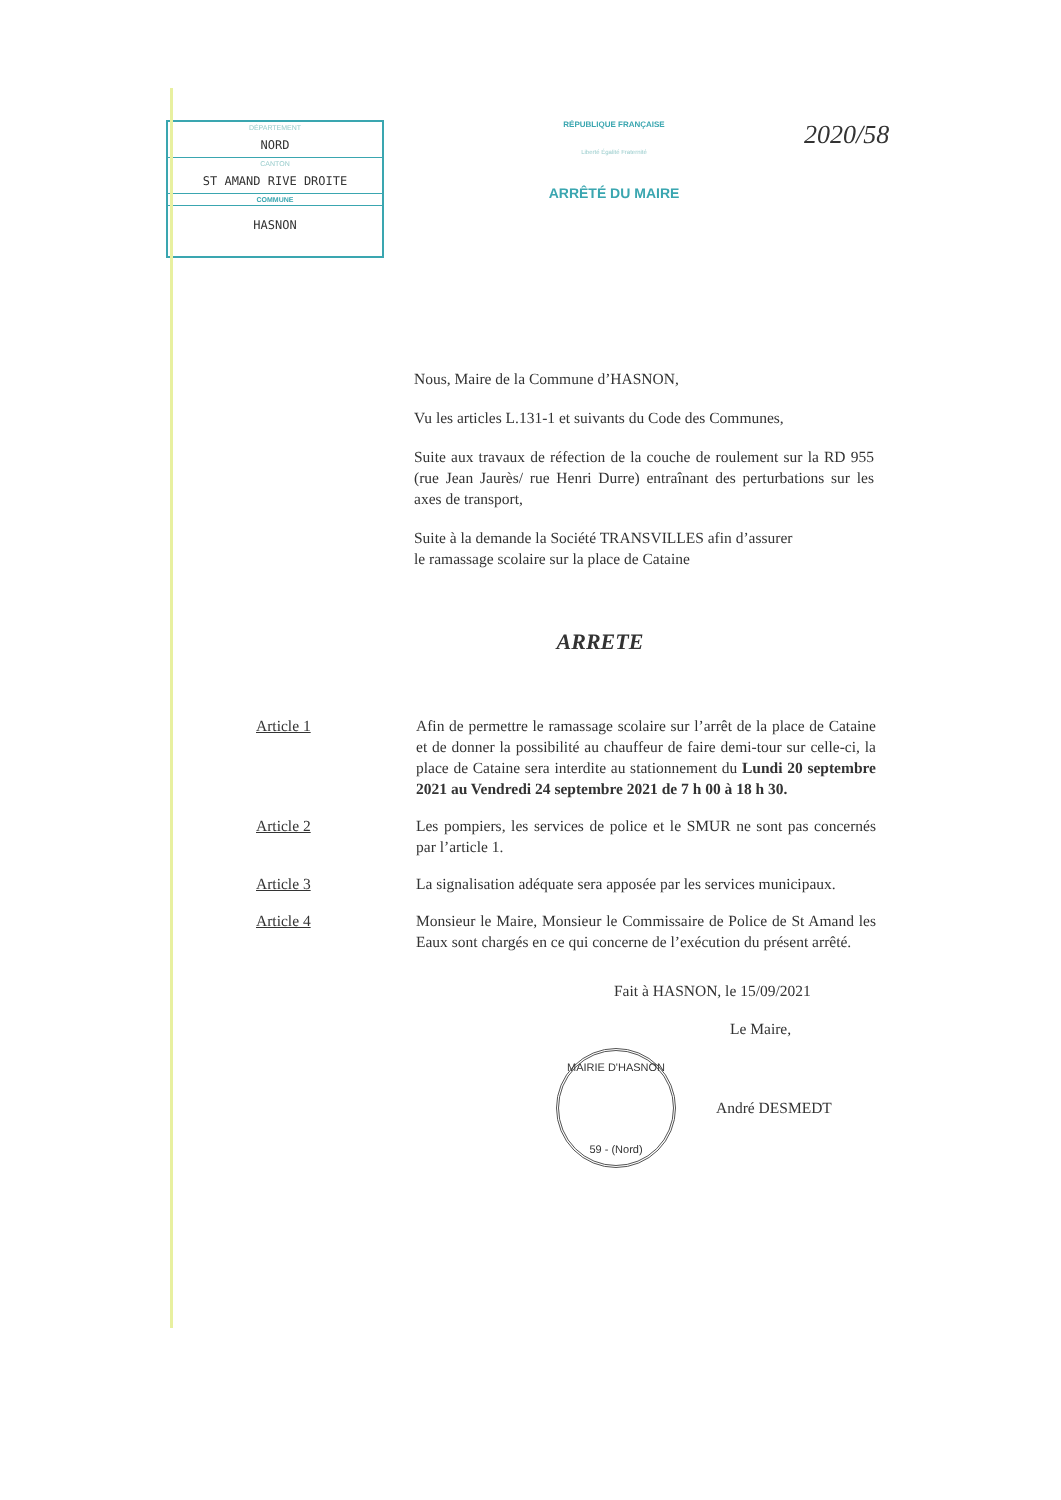DÉPARTEMENT
NORD
CANTON
ST AMAND RIVE DROITE
COMMUNE
HASNON
RÉPUBLIQUE FRANÇAISE
Liberté Égalité Fraternité
ARRÊTÉ DU MAIRE
2020/58
Nous, Maire de la Commune d’HASNON,
Vu les articles L.131-1 et suivants du Code des Communes,
Suite aux travaux de réfection de la couche de roulement sur la RD 955 (rue Jean Jaurès/ rue Henri Durre) entraînant des perturbations sur les axes de transport,
Suite à la demande la Société TRANSVILLES afin d’assurer
le ramassage scolaire sur la place de Cataine
ARRETE
Article 1 Afin de permettre le ramassage scolaire sur l’arrêt de la place de Cataine et de donner la possibilité au chauffeur de faire demi-tour sur celle-ci, la place de Cataine sera interdite au stationnement du Lundi 20 septembre 2021 au Vendredi 24 septembre 2021 de 7 h 00 à 18 h 30.
Article 2 Les pompiers, les services de police et le SMUR ne sont pas concernés par l’article 1.
Article 3 La signalisation adéquate sera apposée par les services municipaux.
Article 4 Monsieur le Maire, Monsieur le Commissaire de Police de St Amand les Eaux sont chargés en ce qui concerne de l’exécution du présent arrêté.
Fait à HASNON, le 15/09/2021
Le Maire,
MAIRIE D'HASNON
59 - (Nord)
André DESMEDT